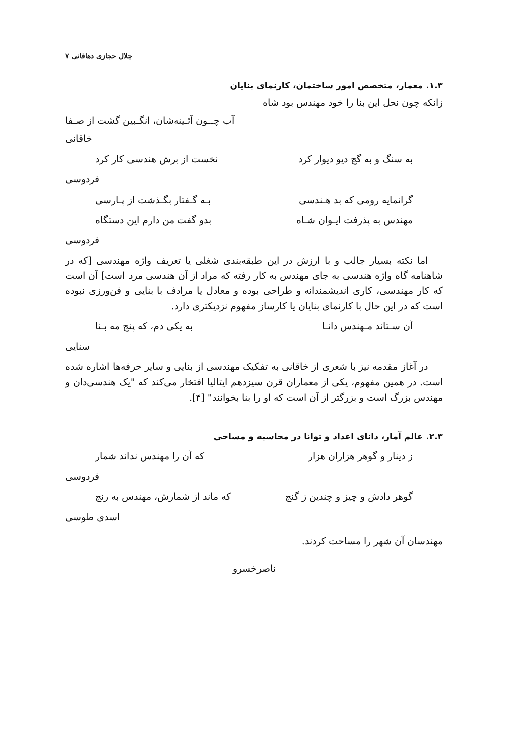جلال حجازی دهاقانی ۷
۱.۳. معمار، متخصص امور ساختمان، کارنمای بنایان
زانکه چون نحل این بنا را خود مهندس بود شاه
آب چــون آئـینه‌شان، انگـبین گشت از صـفا
خاقانی
به سنگ و به گچ دیو دیوار کرد نخست از برش هندسی کار کرد
فردوسی
گرانمایه رومی که بد هـندسی بـه گـفتار بگـذشت از پـارسی
مهندس به پذرفت ایـوان شـاه بدو گفت من دارم این دستگاه
فردوسی
اما نکته بسیار جالب و با ارزش در این طبقه‌بندی شغلی یا تعریف واژه مهندسی [که در شاهنامه گاه واژه هندسی به جای مهندس به کار رفته که مراد از آن هندسی مرد است] آن است که کار مهندسی، کاری اندیشمندانه و طراحی بوده و معادل یا مرادف با بنایی و فن‌ورزی نبوده است که در این حال با کارنمای بنایان یا کارساز مفهوم نزدیکتری دارد.
آن سـتاند مـهندس دانـا به یکی دم، که پنج مه بـنا
سنایی
در آغاز مقدمه نیز با شعری از خاقانی به تفکیک مهندسی از بنایی و سایر حرفه‌ها اشاره شده است. در همین مفهوم، یکی از معماران قرن سیزدهم ایتالیا افتخار می‌کند که "یک هندسی‌دان و مهندس بزرگ است و بزرگتر از آن است که او را بنا بخوانند" [۴].
۲.۳. عالم آمار، دانای اعداد و توانا در محاسبه و مساحی
ز دینار و گوهر هزاران هزار که آن را مهندس نداند شمار
فردوسی
گوهر دادش و چیز و چندین ز گنج که ماند از شمارش، مهندس به رنج
اسدی طوسی
مهندسان آن شهر را مساحت کردند.
ناصرخسرو